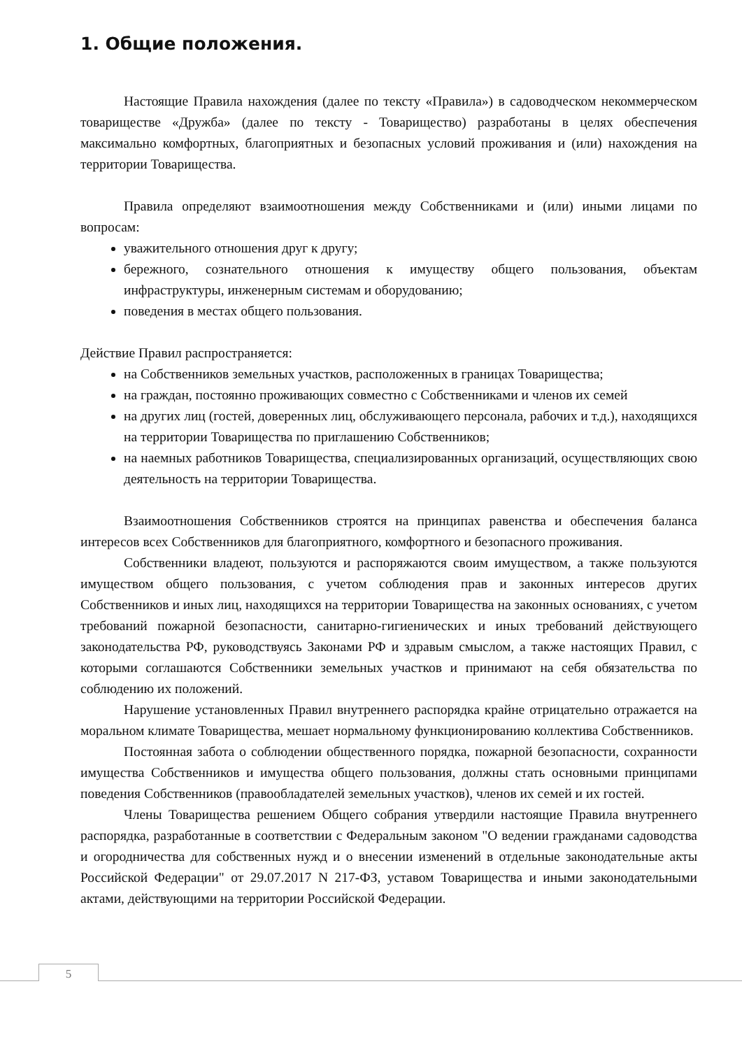1. Общие положения.
Настоящие Правила нахождения (далее по тексту «Правила») в садоводческом некоммерческом товариществе «Дружба» (далее по тексту - Товарищество) разработаны в целях обеспечения максимально комфортных, благоприятных и безопасных условий проживания и (или) нахождения на территории Товарищества.
Правила определяют взаимоотношения между Собственниками и (или) иными лицами по вопросам:
уважительного отношения друг к другу;
бережного, сознательного отношения к имуществу общего пользования, объектам инфраструктуры, инженерным системам и оборудованию;
поведения в местах общего пользования.
Действие Правил распространяется:
на Собственников земельных участков, расположенных в границах Товарищества;
на граждан, постоянно проживающих совместно с Собственниками и членов их семей
на других лиц (гостей, доверенных лиц, обслуживающего персонала, рабочих и т.д.), находящихся на территории Товарищества по приглашению Собственников;
на наемных работников Товарищества, специализированных организаций, осуществляющих свою деятельность на территории Товарищества.
Взаимоотношения Собственников строятся на принципах равенства и обеспечения баланса интересов всех Собственников для благоприятного, комфортного и безопасного проживания.
Собственники владеют, пользуются и распоряжаются своим имуществом, а также пользуются имуществом общего пользования, с учетом соблюдения прав и законных интересов других Собственников и иных лиц, находящихся на территории Товарищества на законных основаниях, с учетом требований пожарной безопасности, санитарно-гигиенических и иных требований действующего законодательства РФ, руководствуясь Законами РФ и здравым смыслом, а также настоящих Правил, с которыми соглашаются Собственники земельных участков и принимают на себя обязательства по соблюдению их положений.
Нарушение установленных Правил внутреннего распорядка крайне отрицательно отражается на моральном климате Товарищества, мешает нормальному функционированию коллектива Собственников.
Постоянная забота о соблюдении общественного порядка, пожарной безопасности, сохранности имущества Собственников и имущества общего пользования, должны стать основными принципами поведения Собственников (правообладателей земельных участков), членов их семей и их гостей.
Члены Товарищества решением Общего собрания утвердили настоящие Правила внутреннего распорядка, разработанные в соответствии с Федеральным законом "О ведении гражданами садоводства и огородничества для собственных нужд и о внесении изменений в отдельные законодательные акты Российской Федерации" от 29.07.2017 N 217-ФЗ, уставом Товарищества и иными законодательными актами, действующими на территории Российской Федерации.
5